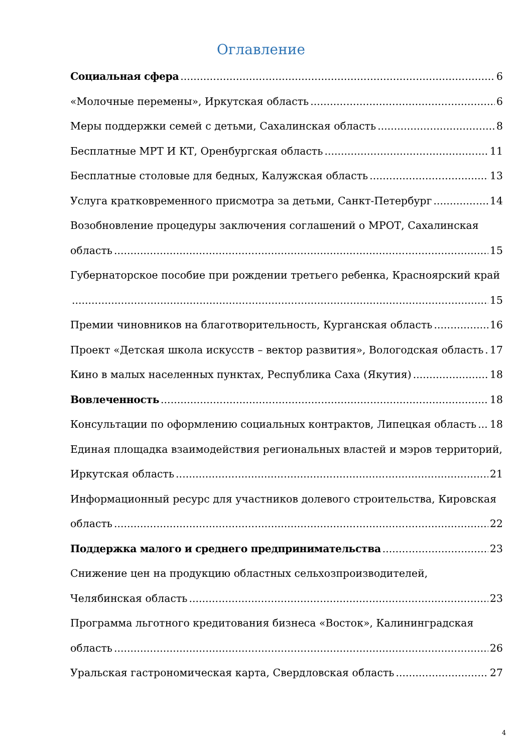Оглавление
Социальная сфера 6
«Молочные перемены», Иркутская область 6
Меры поддержки семей с детьми, Сахалинская область 8
Бесплатные МРТ И КТ, Оренбургская область 11
Бесплатные столовые для бедных, Калужская область 13
Услуга кратковременного присмотра за детьми, Санкт-Петербург 14
Возобновление процедуры заключения соглашений о МРОТ, Сахалинская
область 15
Губернаторское пособие при рождении третьего ребенка, Красноярский край
15
Премии чиновников на благотворительность, Курганская область 16
Проект «Детская школа искусств – вектор развития», Вологодская область 17
Кино в малых населенных пунктах, Республика Саха (Якутия) 18
Вовлеченность 18
Консультации по оформлению социальных контрактов, Липецкая область 18
Единая площадка взаимодействия региональных властей и мэров территорий,
Иркутская область 21
Информационный ресурс для участников долевого строительства, Кировская
область 22
Поддержка малого и среднего предпринимательства 23
Снижение цен на продукцию областных сельхозпроизводителей,
Челябинская область 23
Программа льготного кредитования бизнеса «Восток», Калининградская
область 26
Уральская гастрономическая карта, Свердловская область 27
4